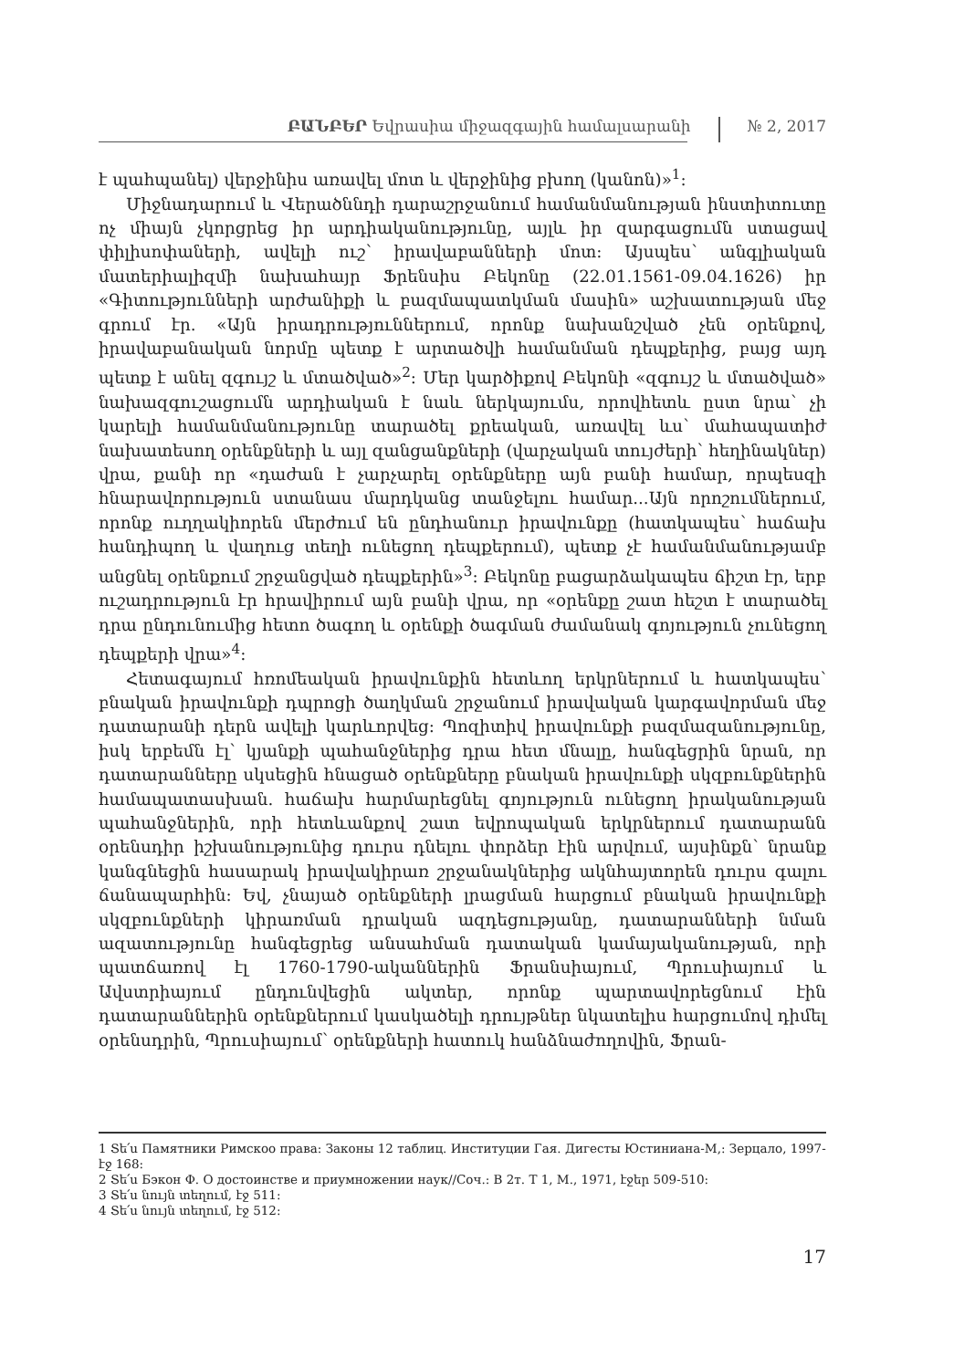ԲԱՆԲԵՐ Եվրասիա միջազգային համալսարանի № 2, 2017
է պահպանել) վերջինիս առավել մոտ և վերջինից բխող (կանոն)»<sup>1</sup>:
Միջնադարում և Վերածննդի դարաշրջանում համանմանության ինստիտուտը ոչ միայն չկորցրեց իր արդիականությունը, այլև իր զարգացումն ստացավ փիլիսոփաների, ավելի ուշ՝ իրավաբանների մոտ: Այսպես՝ անգլիական մատերիալիզմի նախահայր Ֆրենսիս Բեկոնը (22.01.1561-09.04.1626) իր «Գիտությունների արժանիքի և բազմապատկման մասին» աշխատության մեջ գրում էր. «Այն իրադրություններում, որոնք նախանշված չեն օրենքով, իրավաբանական նորմը պետք է արտածվի համանման դեպքերից, բայց այդ պետք է անել զգույշ և մտածված»<sup>2</sup>: Մեր կարծիքով Բեկոնի «զգույշ և մտածված» նախազգուշացումն արդիական է նաև ներկայումս, որովհետև ըստ նրա՝ չի կարելի համանմանությունը տարածել քրեական, առավել ևս՝ մահապատիժ նախատեսող օրենքների և այլ զանցանքների (վարչական տույժերի՝ հեղինակներ) վրա, քանի որ «դաժան է չարչարել օրենքները այն բանի համար, որպեսզի հնարավորություն ստանաս մարդկանց տանջելու համար...Այն որոշումներում, որոնք ուղղակիորեն մերժում են ընդհանուր իրավունքը (հատկապես՝ հաճախ հանդիպող և վաղուց տեղի ունեցող դեպքերում), պետք չէ համանմանությամբ անցնել օրենքում շրջանցված դեպքերին»<sup>3</sup>: Բեկոնը բացարձակապես ճիշտ էր, երբ ուշադրություն էր հրավիրում այն բանի վրա, որ «օրենքը շատ հեշտ է տարածել դրա ընդունումից հետո ծագող և օրենքի ծագման ժամանակ գոյություն չունեցող դեպքերի վրա»<sup>4</sup>:
Հետագայում հռոմեական իրավունքին հետևող երկրներում և հատկապես՝ բնական իրավունքի դպրոցի ծաղկման շրջանում իրավական կարգավորման մեջ դատարանի դերն ավելի կարևորվեց: Պոզիտիվ իրավունքի բազմազանությունը, իսկ երբեմն էլ՝ կյանքի պահանջներից դրա հետ մնալը, հանգեցրին նրան, որ դատարանները սկսեցին հնացած օրենքները բնական իրավունքի սկզբունքներին համապատասխան. հաճախ հարմարեցնել գոյություն ունեցող իրականության պահանջներին, որի հետևանքով շատ եվրոպական երկրներում դատարանն օրենսդիր իշխանությունից դուրս դնելու փորձեր էին արվում, այսինքն՝ նրանք կանգնեցին հասարակ իրավակիրառ շրջանակներից ակնհայտորեն դուրս գալու ճանապարհին: Եվ, չնայած օրենքների լրացման հարցում բնական իրավունքի սկզբունքների կիրառման դրական ազդեցությանը, դատարանների նման ազատությունը հանգեցրեց անսահման դատական կամայականության, որի պատճառով էլ 1760-1790-ականներին Ֆրանսիայում, Պրուսիայում և Ավստրիայում ընդունվեցին ակտեր, որոնք պարտավորեցնում էին դատարաններին օրենքներում կասկածելի դրույթներ նկատելիս հարցումով դիմել օրենսդրին, Պրուսիայում՝ օրենքների հատուկ հանձնաժողովին, Ֆրան-
1 Տե՛ս Памятники Римскоо права: Законы 12 таблиц. Институции Гая. Дигесты Юстиниана-М,: Зерцало, 1997-էջ 168:
2 Տե՛ս Бэкон Ф. О достоинстве и приумножении наук//Соч.: В 2т. Т 1, М., 1971, էջեր 509-510:
3 Տե՛ս նույն տեղում, էջ 511:
4 Տե՛ս նույն տեղում, էջ 512:
17